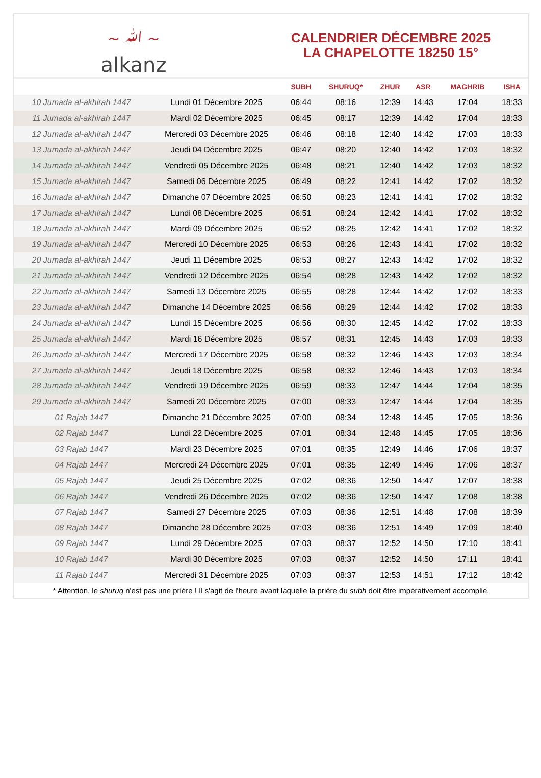~ ﷲ ~
alkanz
CALENDRIER DÉCEMBRE 2025
LA CHAPELOTTE 18250 15°
| | | SUBH | SHURUQ* | ZHUR | ASR | MAGHRIB | ISHA |
| --- | --- | --- | --- | --- | --- | --- | --- |
| 10 Jumada al-akhirah 1447 | Lundi 01 Décembre 2025 | 06:44 | 08:16 | 12:39 | 14:43 | 17:04 | 18:33 |
| 11 Jumada al-akhirah 1447 | Mardi 02 Décembre 2025 | 06:45 | 08:17 | 12:39 | 14:42 | 17:04 | 18:33 |
| 12 Jumada al-akhirah 1447 | Mercredi 03 Décembre 2025 | 06:46 | 08:18 | 12:40 | 14:42 | 17:03 | 18:33 |
| 13 Jumada al-akhirah 1447 | Jeudi 04 Décembre 2025 | 06:47 | 08:20 | 12:40 | 14:42 | 17:03 | 18:32 |
| 14 Jumada al-akhirah 1447 | Vendredi 05 Décembre 2025 | 06:48 | 08:21 | 12:40 | 14:42 | 17:03 | 18:32 |
| 15 Jumada al-akhirah 1447 | Samedi 06 Décembre 2025 | 06:49 | 08:22 | 12:41 | 14:42 | 17:02 | 18:32 |
| 16 Jumada al-akhirah 1447 | Dimanche 07 Décembre 2025 | 06:50 | 08:23 | 12:41 | 14:41 | 17:02 | 18:32 |
| 17 Jumada al-akhirah 1447 | Lundi 08 Décembre 2025 | 06:51 | 08:24 | 12:42 | 14:41 | 17:02 | 18:32 |
| 18 Jumada al-akhirah 1447 | Mardi 09 Décembre 2025 | 06:52 | 08:25 | 12:42 | 14:41 | 17:02 | 18:32 |
| 19 Jumada al-akhirah 1447 | Mercredi 10 Décembre 2025 | 06:53 | 08:26 | 12:43 | 14:41 | 17:02 | 18:32 |
| 20 Jumada al-akhirah 1447 | Jeudi 11 Décembre 2025 | 06:53 | 08:27 | 12:43 | 14:42 | 17:02 | 18:32 |
| 21 Jumada al-akhirah 1447 | Vendredi 12 Décembre 2025 | 06:54 | 08:28 | 12:43 | 14:42 | 17:02 | 18:32 |
| 22 Jumada al-akhirah 1447 | Samedi 13 Décembre 2025 | 06:55 | 08:28 | 12:44 | 14:42 | 17:02 | 18:33 |
| 23 Jumada al-akhirah 1447 | Dimanche 14 Décembre 2025 | 06:56 | 08:29 | 12:44 | 14:42 | 17:02 | 18:33 |
| 24 Jumada al-akhirah 1447 | Lundi 15 Décembre 2025 | 06:56 | 08:30 | 12:45 | 14:42 | 17:02 | 18:33 |
| 25 Jumada al-akhirah 1447 | Mardi 16 Décembre 2025 | 06:57 | 08:31 | 12:45 | 14:43 | 17:03 | 18:33 |
| 26 Jumada al-akhirah 1447 | Mercredi 17 Décembre 2025 | 06:58 | 08:32 | 12:46 | 14:43 | 17:03 | 18:34 |
| 27 Jumada al-akhirah 1447 | Jeudi 18 Décembre 2025 | 06:58 | 08:32 | 12:46 | 14:43 | 17:03 | 18:34 |
| 28 Jumada al-akhirah 1447 | Vendredi 19 Décembre 2025 | 06:59 | 08:33 | 12:47 | 14:44 | 17:04 | 18:35 |
| 29 Jumada al-akhirah 1447 | Samedi 20 Décembre 2025 | 07:00 | 08:33 | 12:47 | 14:44 | 17:04 | 18:35 |
| 01 Rajab 1447 | Dimanche 21 Décembre 2025 | 07:00 | 08:34 | 12:48 | 14:45 | 17:05 | 18:36 |
| 02 Rajab 1447 | Lundi 22 Décembre 2025 | 07:01 | 08:34 | 12:48 | 14:45 | 17:05 | 18:36 |
| 03 Rajab 1447 | Mardi 23 Décembre 2025 | 07:01 | 08:35 | 12:49 | 14:46 | 17:06 | 18:37 |
| 04 Rajab 1447 | Mercredi 24 Décembre 2025 | 07:01 | 08:35 | 12:49 | 14:46 | 17:06 | 18:37 |
| 05 Rajab 1447 | Jeudi 25 Décembre 2025 | 07:02 | 08:36 | 12:50 | 14:47 | 17:07 | 18:38 |
| 06 Rajab 1447 | Vendredi 26 Décembre 2025 | 07:02 | 08:36 | 12:50 | 14:47 | 17:08 | 18:38 |
| 07 Rajab 1447 | Samedi 27 Décembre 2025 | 07:03 | 08:36 | 12:51 | 14:48 | 17:08 | 18:39 |
| 08 Rajab 1447 | Dimanche 28 Décembre 2025 | 07:03 | 08:36 | 12:51 | 14:49 | 17:09 | 18:40 |
| 09 Rajab 1447 | Lundi 29 Décembre 2025 | 07:03 | 08:37 | 12:52 | 14:50 | 17:10 | 18:41 |
| 10 Rajab 1447 | Mardi 30 Décembre 2025 | 07:03 | 08:37 | 12:52 | 14:50 | 17:11 | 18:41 |
| 11 Rajab 1447 | Mercredi 31 Décembre 2025 | 07:03 | 08:37 | 12:53 | 14:51 | 17:12 | 18:42 |
* Attention, le shuruq n'est pas une prière ! Il s'agit de l'heure avant laquelle la prière du subh doit être impérativement accomplie.